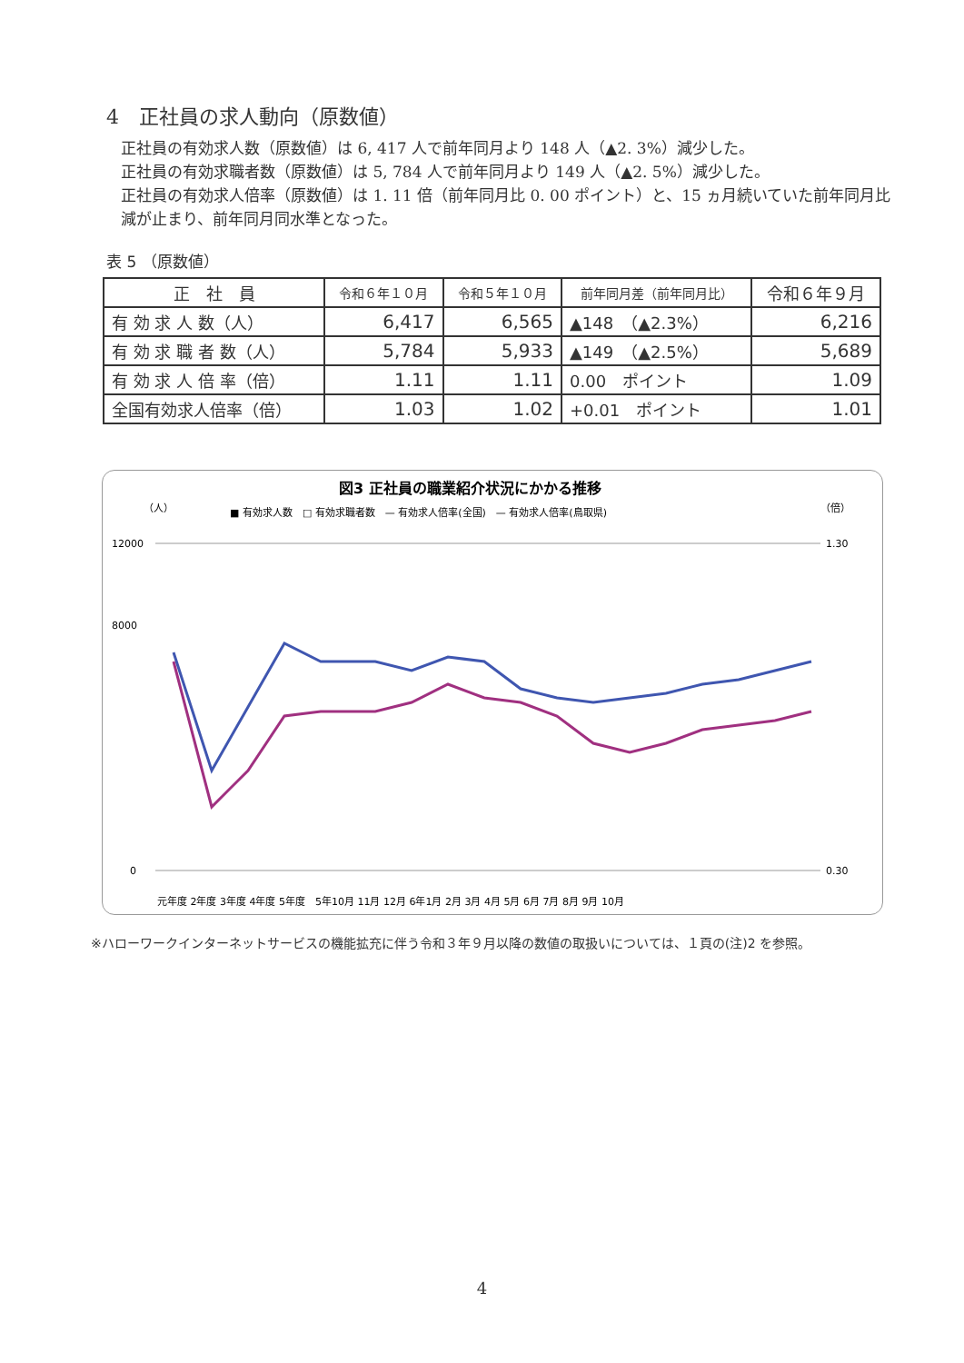4　正社員の求人動向（原数値）
正社員の有効求人数（原数値）は 6, 417 人で前年同月より 148 人（▲2. 3%）減少した。
正社員の有効求職者数（原数値）は 5, 784 人で前年同月より 149 人（▲2. 5%）減少した。
正社員の有効求人倍率（原数値）は 1. 11 倍（前年同月比 0. 00 ポイント）と、15 ヵ月続いていた前年同月比減が止まり、前年同月同水準となった。
表 5 （原数値）
| 正 社 員 | 令和６年１０月 | 令和５年１０月 | 前年同月差（前年同月比） | 令和６年９月 |
| --- | --- | --- | --- | --- |
| 有 効 求 人 数（人） | 6,417 | 6,565 | ▲148 （▲2.3%） | 6,216 |
| 有 効 求 職 者 数（人） | 5,784 | 5,933 | ▲149 （▲2.5%） | 5,689 |
| 有 効 求 人 倍 率（倍） | 1.11 | 1.11 | 0.00 ポイント | 1.09 |
| 全国有効求人倍率（倍） | 1.03 | 1.02 | +0.01 ポイント | 1.01 |
図3 正社員の職業紹介状況にかかる推移
（人）
（倍）
■ 有効求人数　□ 有効求職者数　— 有効求人倍率(全国)　— 有効求人倍率(鳥取県)
12000
8000
0
1.30
0.30
元年度 2年度 3年度 4年度 5年度　5年10月 11月 12月 6年1月 2月 3月 4月 5月 6月 7月 8月 9月 10月
※ハローワークインターネットサービスの機能拡充に伴う令和３年９月以降の数値の取扱いについては、１頁の(注)2 を参照。
4